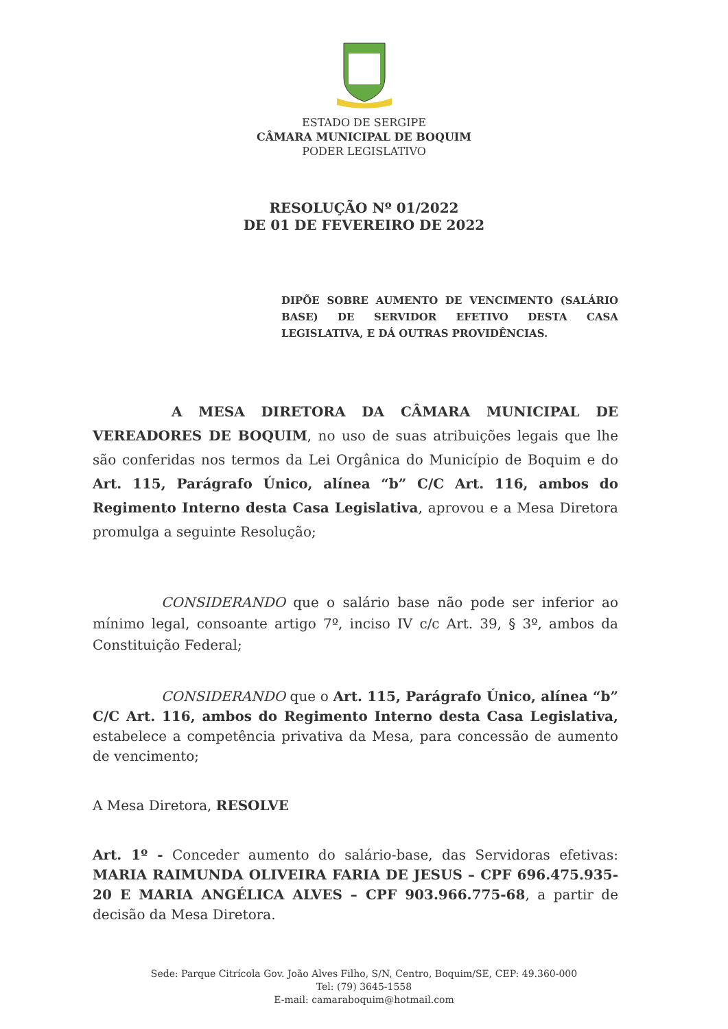ESTADO DE SERGIPE
CÂMARA MUNICIPAL DE BOQUIM
PODER LEGISLATIVO
RESOLUÇÃO Nº 01/2022
DE 01 DE FEVEREIRO DE 2022
DIPÕE SOBRE AUMENTO DE VENCIMENTO (SALÁRIO BASE) DE SERVIDOR EFETIVO DESTA CASA LEGISLATIVA, E DÁ OUTRAS PROVIDÊNCIAS.
A MESA DIRETORA DA CÂMARA MUNICIPAL DE VEREADORES DE BOQUIM, no uso de suas atribuições legais que lhe são conferidas nos termos da Lei Orgânica do Município de Boquim e do Art. 115, Parágrafo Único, alínea “b” C/C Art. 116, ambos do Regimento Interno desta Casa Legislativa, aprovou e a Mesa Diretora promulga a seguinte Resolução;
CONSIDERANDO que o salário base não pode ser inferior ao mínimo legal, consoante artigo 7º, inciso IV c/c Art. 39, § 3º, ambos da Constituição Federal;
CONSIDERANDO que o Art. 115, Parágrafo Único, alínea “b” C/C Art. 116, ambos do Regimento Interno desta Casa Legislativa, estabelece a competência privativa da Mesa, para concessão de aumento de vencimento;
A Mesa Diretora, RESOLVE
Art. 1º - Conceder aumento do salário-base, das Servidoras efetivas: MARIA RAIMUNDA OLIVEIRA FARIA DE JESUS – CPF 696.475.935-20 E MARIA ANGÉLICA ALVES – CPF 903.966.775-68, a partir de decisão da Mesa Diretora.
Sede: Parque Citrícola Gov. João Alves Filho, S/N, Centro, Boquim/SE, CEP: 49.360-000
Tel: (79) 3645-1558
E-mail: camaraboquim@hotmail.com